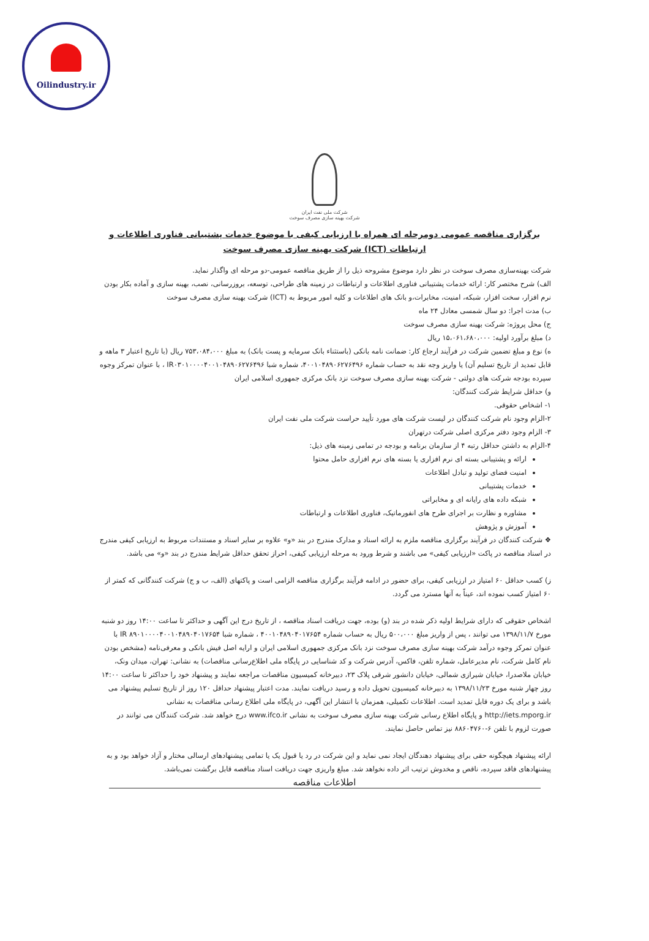Oilindustry.ir
شرکت ملی نفت ایران
شرکت بهینه سازی مصرف سوخت
برگزاری مناقصه عمومی دومرحله ای همراه با ارزیابی کیفی با موضوع خدمات پشتیبانی فناوری اطلاعات و ارتباطات (ICT) شرکت بهینه سازی مصرف سوخت
شرکت بهینه‌سازی مصرف سوخت در نظر دارد موضوع مشروحه ذیل را از طریق مناقصه عمومی-دو مرحله ای واگذار نماید.
الف) شرح مختصر کار: ارائه خدمات پشتیبانی فناوری اطلاعات و ارتباطات در زمینه های طراحی، توسعه، بروزرسانی، نصب، بهینه سازی و آماده بکار بودن نرم افزار، سخت افزار، شبکه، امنیت، مخابرات،و بانک های اطلاعات و کلیه امور مربوط به (ICT) شرکت بهینه سازی مصرف سوخت
ب) مدت اجرا: دو سال شمسی معادل ۲۴ ماه
ج) محل پروژه: شرکت بهینه سازی مصرف سوخت
د) مبلغ برآورد اولیه: ۱۵،۰۶۱،۶۸۰،۰۰۰ ریال
ه) نوع و مبلغ تضمین شرکت در فرآیند ارجاع کار: ضمانت نامه بانکی (باستثناء بانک سرمایه و پست بانک) به مبلغ ۷۵۳،۰۸۴،۰۰۰ ریال (با تاریخ اعتبار ۳ ماهه و قابل تمدید از تاریخ تسلیم آن) یا واریز وجه نقد به حساب شماره ۴۰۰۱۰۴۸۹۰۶۲۷۶۴۹۶، شماره شبا IR۰۳۰۱۰۰۰۰۴۰۰۱۰۴۸۹۰۶۲۷۶۴۹۶ ، با عنوان تمرکز وجوه سپرده بودجه شرکت های دولتی - شرکت بهینه سازی مصرف سوخت نزد بانک مرکزی جمهوری اسلامی ایران
و) حداقل شرایط شرکت کنندگان:
۱- اشخاص حقوقی.
۲-الزام وجود نام شرکت کنندگان در لیست شرکت های مورد تأیید حراست شرکت ملی نفت ایران
۳- الزام وجود دفتر مرکزی اصلی شرکت درتهران
۴-الزام به داشتن حداقل رتبه ۴ از سازمان برنامه و بودجه در تمامی زمینه های ذیل:
ارائه و پشتیبانی بسته ای نرم افزاری یا بسته های نرم افزاری حامل محتوا
امنیت فضای تولید و تبادل اطلاعات
خدمات پشتیبانی
شبکه داده های رایانه ای و مخابراتی
مشاوره و نظارت بر اجرای طرح های انفورماتیک، فناوری اطلاعات و ارتباطات
آموزش و پژوهش
❖ شرکت کنندگان در فرآیند برگزاری مناقصه ملزم به ارائه اسناد و مدارک مندرج در بند «و» علاوه بر سایر اسناد و مستندات مربوط به ارزیابی کیفی مندرج در اسناد مناقصه در پاکت «ارزیابی کیفی» می باشند و شرط ورود به مرحله ارزیابی کیفی، احراز تحقق حداقل شرایط مندرج در بند «و» می باشد.
ز) کسب حداقل ۶۰ امتیاز در ارزیابی کیفی، برای حضور در ادامه فرآیند برگزاری مناقصه الزامی است و پاکتهای (الف، ب و ج) شرکت کنندگانی که کمتر از ۶۰ امتیاز کسب نموده اند، عیناً به آنها مسترد می گردد.
اشخاص حقوقی که دارای شرایط اولیه ذکر شده در بند (و) بوده، جهت دریافت اسناد مناقصه ، از تاریخ درج این آگهی و حداکثر تا ساعت ۱۴:۰۰ روز دو شنبه مورخ ۱۳۹۸/۱۱/۷ می توانند ، پس از واریز مبلغ ۵۰۰،۰۰۰ ریال به حساب شماره ۴۰۰۱۰۴۸۹۰۴۰۱۷۶۵۴ ، شماره شبا IR ۸۹۰۱۰۰۰۰۴۰۰۱۰۴۸۹۰۴۰۱۷۶۵۴ با عنوان تمرکز وجوه درآمد شرکت بهینه سازی مصرف سوخت نزد بانک مرکزی جمهوری اسلامی ایران و ارایه اصل فیش بانکی و معرفی‌نامه (مشخص بودن نام کامل شرکت، نام مدیرعامل، شماره تلفن، فاکس، آدرس شرکت و کد شناسایی در پایگاه ملی اطلاع‌رسانی مناقصات) به نشانی: تهران، میدان ونک، خیابان ملاصدرا، خیابان شیرازی شمالی، خیابان دانشور شرقی پلاک ۲۳، دبیرخانه کمیسیون مناقصات مراجعه نمایند و پیشنهاد خود را حداکثر تا ساعت ۱۴:۰۰ روز چهار شنبه مورخ ۱۳۹۸/۱۱/۲۳ به دبیرخانه کمیسیون تحویل داده و رسید دریافت نمایند. مدت اعتبار پیشنهاد حداقل ۱۲۰ روز از تاریخ تسلیم پیشنهاد می باشد و برای یک دوره قابل تمدید است. اطلاعات تکمیلی، همزمان با انتشار این آگهی، در پایگاه ملی اطلاع رسانی مناقصات به نشانی http://iets.mporg.ir و پایگاه اطلاع رسانی شرکت بهینه سازی مصرف سوخت به نشانی www.ifco.ir درج خواهد شد. شرکت کنندگان می توانند در صورت لزوم با تلفن ۶-۸۸۶۰۴۷۶۰ نیز تماس حاصل نمایند.
ارائه پیشنهاد هیچگونه حقی برای پیشنهاد دهندگان ایجاد نمی نماید و این شرکت در رد یا قبول یک یا تمامی پیشنهادهای ارسالی مختار و آزاد خواهد بود و به پیشنهادهای فاقد سپرده، ناقص و مخدوش ترتیب اثر داده نخواهد شد. مبلغ واریزی جهت دریافت اسناد مناقصه قابل برگشت نمی‌باشد.
اطلاعات مناقصه